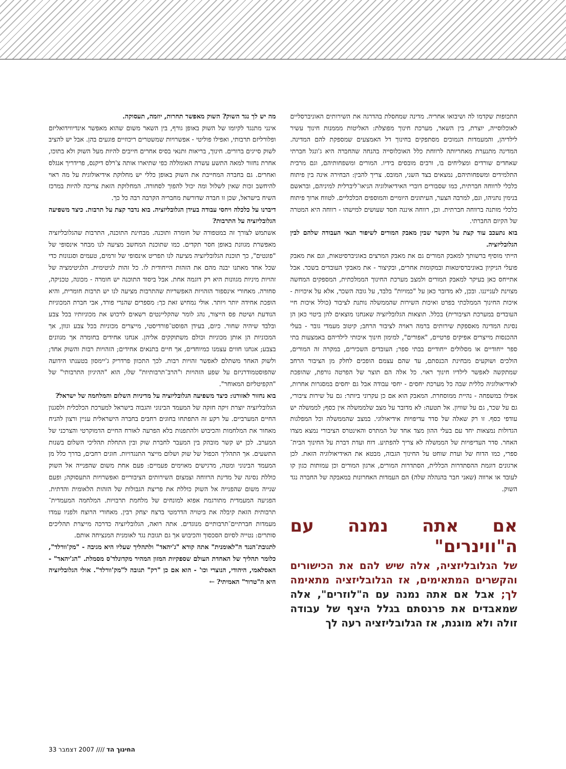התכופות שקדמו לה ושיבואו אחריה. מדינה שמחסלת בהדרגה את השירותים האוניברסליים לאוכלוסייה, יוצרת, בין השאר, מערכת חינוך מפוצלת: האליטות מממנות חינוך עשיר לילדיהן, והמעמדות הנמוכים מסתפקים בחינוך דל האמצעים שמספקת להם המדינה. המדינה מתנערת מאחריותה לרווחת כלל האוכלוסייה בהנחה שהחברה היא ג'ונגל חברתי שאחדים שורדים ומצליחים בו, ורבים מובסים בידיו. המורים ומשפחותיהם, וגם מרבית התלמידים ומשפחותיהם, נמצאים בצד השני, המובס. צריך להבין: הבחירה אינה בין פיתוח כלכלי לרווחה חברתית, כמו שסבורים דוברי האידיאולוגיה הניאו־ליברלית למיניהם, ובראשם בנימין נתניהו, וגם, למרבה הצער, העיתונים היומיים והמוספים הכלכליים. לטווח ארוך פיתוח כלכלי מותנה ברווחה חברתית. וכן, רווחה איננה חסד שעושים למישהו - רווחה היא המטרה של הקיום החברתי.
בוא נתעכב עוד קצת על הקשר שבין מאבק המורים לשיפור תנאי העבודה שלהם לבין הגלובליזציה.
הייתי מוסיף ברשותך למאבק המורים גם את מאבק המרצים באוניברסיטאות, וגם את מאבק פועלי הניקיון באוניברסיטאות ובמקומות אחרים, ובקיצור - את מאבקי העובדים בשכר. אבל אתייחס כאן בעיקר למאבק המורים ולמצב מערכת החינוך הממלכתית, המספקים המחשה מצוינת לענייננו. ובכן, לא מדובר כאן על "כמויות" בלבד, על גובה השכר, אלא על איכויות - איכות החינוך הממלכתי בפרט ואיכות השירות שהממשלה נותנת לציבור (כולל איכות חיי העובדים במערכת הציבורית) בכלל. תוצאות הגלובליזציה שאנחנו מוצאים להן ביטוי כאן הן נסיגת המדינה מאספקת שירותים ברמה ראויה לציבור הרחב; קיטוב מעמדי גובר - בעלי ההכנסות מייצרים אפיקים פרטיים, "אפורים", למימון חינוך איכותי לילדיהם באמצעות בתי ספר ייחודיים או מסלולים ייחודיים בבתי ספר; העובדים השכירים, במקרה זה המורים, הולכים ושוקעים מבחינת הכנסתם, עד שהם עצמם הופכים לחלק מן הציבור הרחב שמתקשה לאפשר לילדיו חינוך ראוי. כל אלה הם תוצר של הפרטה גורפת, שהופכת לאידיאולוגיה כללית שבה כל מערכת יחסים - יחסי עבודה אבל גם יחסים במסגרות אחרות, אפילו במשפחה - נהיית ממוסחרת. המאבק הוא אם כן עקרוני ביותר: גם על שירות ציבורי, גם על שכר, גם על שוויון. אל תטעה: לא מדובר על מצב שלממשלה אין כסף; לממשלה יש עודפי כסף. זו רק שאלה של סדר עדיפויות אידיאולוגי. במצב שהממשלה וכל המפלגות הגדולות נמצאות יחד עם בעלי ההון מצד אחד של המתרס והאינטרס הציבורי נמצא מצדו האחר. סדר העדיפויות של הממשלה לא צריך להפתיע. דוח ועדת דברת על החינוך הבית־ספרי, כמו הדוח של ועדת שוחט על החינוך הגבוה, מבטא את האידיאולוגיה הזאת. לכן ארגונים דוגמת ההסתדרות הכללית, הסתדרות המורים, ארגון המורים וכן עמותות כגון קו לעובד או ארווה (שאני חבר בהנהלה שלה) הם העמדות האחרונות במאבקה של החברה נגד השוק.
אם אתה נמנה עם ה"ווינרים"
של הגלובליזציה, אלה שיש להם את הכישורים והקשרים המתאימים, אז הגלובליזציה מתאימה לך; אבל אם אתה נמנה עם ה"לוזרים", אלה שמאבדים את פרנסתם בגלל היצף של עבודה זולה ולא מוגנת, אז הגלובליזציה רעה לך
מה יש לך נגד השוק? השוק מאפשר תחרות, יוזמה, תעסוקה.
אינני מתנגד לקיומו של השוק באופן גורף, בין השאר משום שהוא מאפשר אינדיווידואליזם ופלורליזם תרבותי, ואפילו פוליטי - אפשרויות שמשטרים ריכוזיים פוגעים בהן. אבל יש להציב לשוק סייגים ברורים. חינוך, בריאות ותנאי בסיס אחרים חייבים להיות מעל השוק ולא בתוכו, אחרת נחזור למאה התשע עשרה האומללה כפי שתיארו אותה צ'רלס דיקנס, פרידריך אנגלס ואחרים. גם בחברה המחייבת את השוק באופן כללי יש מחלוקת אידיאולוגית על מה ראוי להיחשב זכות שאין לשלול ומה יכול להפוך לסחורה. המחלוקת הזאת צריכה להיות במרכז השיח בישראל, שכן זו חברה שדורשת מחבריה הקרבה רבה כל כך.
דיברנו על כלכלה ויחסי עבודה בעידן הגלובליזציה. בוא נדבר קצת על תרבות. כיצד משפיעה הגלובליזציה על התרבות?
אשתמש לצורך זה במטפורה של חומרה ותוכנה. מבחינת התוכנה, התרבות שהגלובליזציה מאפשרת מגוונת באופן חסר תקדים. כמו שתוכנת המחשב מציעה לנו מבחר אינסופי של "פונטים", כך תוכנת הגלובליזציה מציעה לנו תפריט אינסופי של זרמים, טעמים וסגנונות כדי שכל אחד מאתנו יבנה מהם את הזהות הייחודית לו. כל זהות לגיטימית. הלגיטימציה של זהויות מיניות מגוונות היא רק דוגמה אחת. אבל ביסוד התוכנה יש חומרה - מכונה, טכניקה, סחורה. מאחורי אינספור הזהויות האפשריות שהתרבות מציעה לנו יש תרבות חומרית, והיא הופכת אחידה יותר ויותר. אולי נמחיש זאת כך: מספרים שהנרי פורד, אבי חברת המכוניות הנודעת ושיטת פס הייצור, נהג לומר שהקליינטים רשאים לרכוש את מכוניותיו בכל צבע ובלבד שיהיה שחור. כיום, בעידן הפוסט־פורדיסטי, מייצרים מכוניות בכל צבע וגוון, אך המכוניות הן אותן מכוניות וכולם משתוקקים אליהן. אנחנו אחידים בחומרה אך מגוונים בצבע; אנחנו חווים עצמנו כמיוחדים, אך חיים בתנאים אחידים; הזהויות רבות והשוק אחד; ולשוק האחד משתלם לאפשר זהויות רבות. לכך התכוון פרדריק ג'יימסון בטענתו הידועה שהפוסטמודרניזם על שפע הזהויות ו"הרב־תרבותיות" שלו, הוא "ההיגיון התרבותי" של "הקפיטליזם המאוחר".
בוא נחזור לאזורנו: כיצד משפיעה הגלובליזציה על מדיניות השלום והמלחמה של ישראל?
הגלובליזציה יוצרת זיקה חזקה של המעמד הבינוני והגבוה בישראל למערכת הכלכלית ולסגנון החיים המערביים. על רקע זה התפתחו בחוגים רחבים בחברה הישראלית עניין ורצון להניח מאחור את המלחמות והכיבוש ולהתפנות בלא הפרעה לאורח החיים הדמוקרטי והצרכני של המערב. לכן יש קשר מובהק בין המעבר לחברת שוק ובין התחלת תהליכי השלום בשנות התשעים. אך התהליך הכפול של שוק ושלום מייצר התנגדויות. חוגים רחבים, בדרך כלל מן המעמד הבינוני ומטה, מרגישים מאוימים פעמיים: פעם אחת משום שהפנייה אל השוק כוללת נסיגה של מדינת הרווחה וצמצום השירותים הציבוריים ואפשרויות התעסוקה; ופעם שנייה משום שהפנייה אל השוק כוללת את פריצת הגבולות של הזהות הלאומית והדתית. הפגיעה המעמדית מתורגמת אפוא למונחים של מלחמת תרבויות. המלחמה המעמדית־תרבותית הזאת קיבלה את ביטויה הדרמטי ברצח יצחק רבין. מאחורי הרוצח ולפניו עמדו מעמדות חברתיים־תרבותיים מנוגדים. אתה רואה, הגלובליזציה כדרכה מייצרת תהליכים סותרים: נטייה לסיום הסכסוך והכיבוש אך גם תגובת נגד לאומנית המנציחה אותם.
לתגובת־הנגד ה"לאומנית" אתה קורא "ג'יהאד" ולתהליך שעליו היא מגיבה - "מק'וורלד", כלומר תהליך של האחדת העולם שספקיות המזון המהיר מקדונלד'ס מסמלת. "הג'יהאד" - האסלאמי, היהודי, הנוצרי וכו' - הוא אם כן "רק" תגובה ל"מק'וורלד". אולי הגלובליזציה היא ה"טרור" האמיתי? ←
33 החינוך הד //// 2007 דצמבר